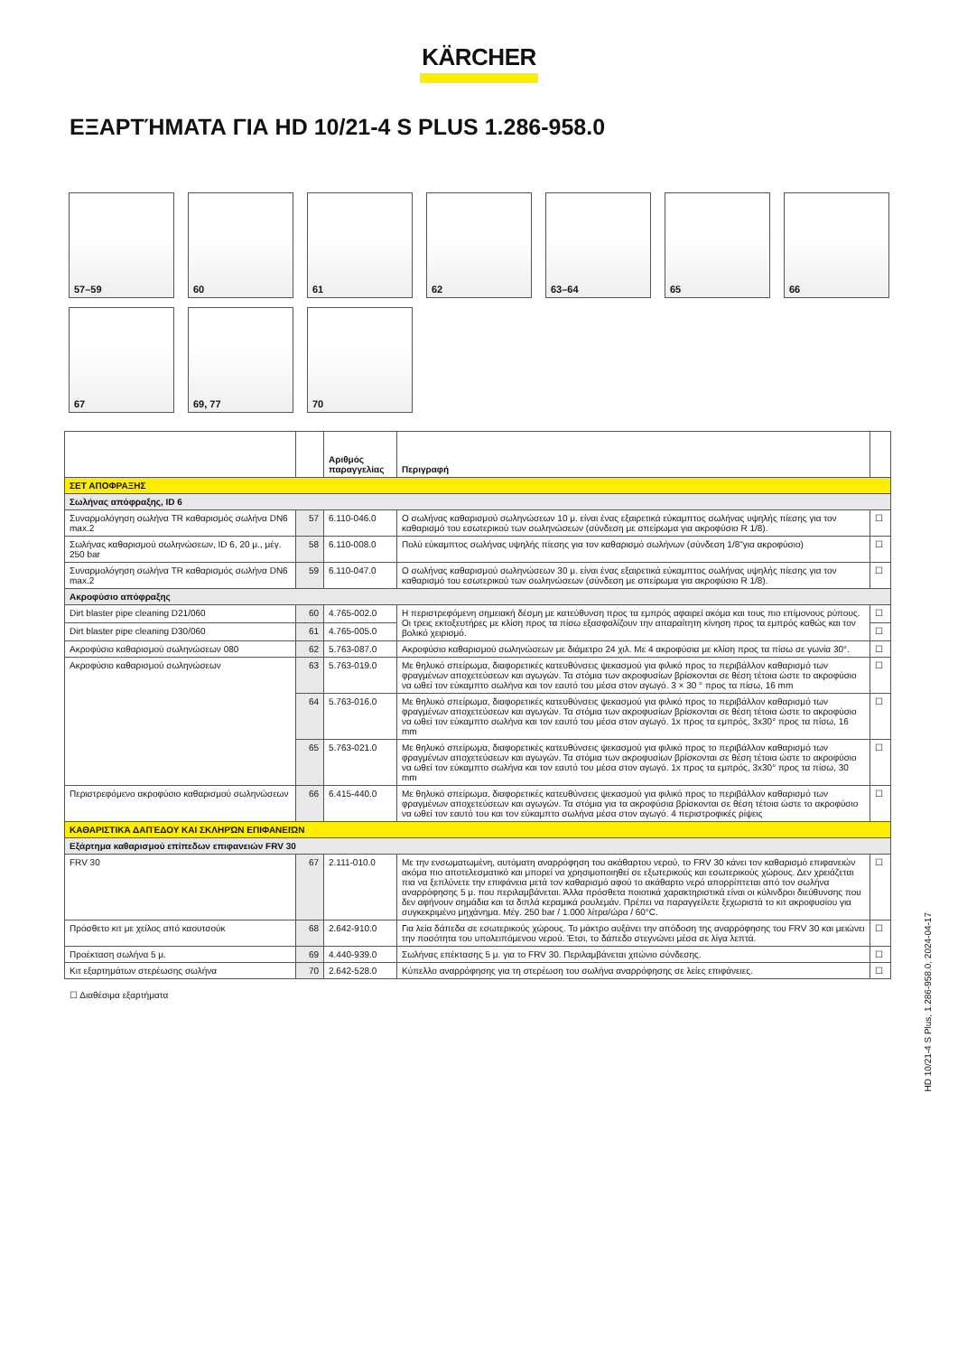KÄRCHER
ΕΞΑΡΤΉΜΑΤΑ ΓΙΑ HD 10/21-4 S PLUS 1.286-958.0
57–59
60
61
62
63–64
65
66
67
69, 77
70
| | | Αριθμός παραγγελίας | Περιγραφή | |
| --- | --- | --- | --- | --- |
| ΣΕΤ ΑΠΟΦΡΑΞΗΣ | | | | |
| Σωλήνας απόφραξης, ID 6 | | | | |
| Συναρμολόγηση σωλήνα TR καθαρισμός σωλήνα DN6 max.2 | 57 | 6.110-046.0 | Ο σωλήνας καθαρισμού σωληνώσεων 10 μ. είναι ένας εξαιρετικά εύκαμπτος σωλήνας υψηλής πίεσης για τον καθαρισμό του εσωτερικού των σωληνώσεων (σύνδεση με σπείρωμα για ακροφύσιο R 1/8). | ☐ |
| Σωλήνας καθαρισμού σωληνώσεων, ID 6, 20 μ., μέγ. 250 bar | 58 | 6.110-008.0 | Πολύ εύκαμπτος σωλήνας υψηλής πίεσης για τον καθαρισμό σωλήνων (σύνδεση 1/8"για ακροφύσιο) | ☐ |
| Συναρμολόγηση σωλήνα TR καθαρισμός σωλήνα DN6 max.2 | 59 | 6.110-047.0 | Ο σωλήνας καθαρισμού σωληνώσεων 30 μ. είναι ένας εξαιρετικά εύκαμπτος σωλήνας υψηλής πίεσης για τον καθαρισμό του εσωτερικού των σωληνώσεων (σύνδεση με σπείρωμα για ακροφύσιο R 1/8). | ☐ |
| Ακροφύσιο απόφραξης | | | | |
| Dirt blaster pipe cleaning D21/060 | 60 | 4.765-002.0 | Η περιστρεφόμενη σημειακή δέσμη με κατεύθυνση προς τα εμπρός αφαιρεί ακόμα και τους πιο επίμονους ρύπους. Οι τρεις εκτοξευτήρες με κλίση προς τα πίσω εξασφαλίζουν την απαραίτητη κίνηση προς τα εμπρός καθώς και τον βολικό χειρισμό. | ☐ |
| Dirt blaster pipe cleaning D30/060 | 61 | 4.765-005.0 | | ☐ |
| Ακροφύσιο καθαρισμού σωληνώσεων 080 | 62 | 5.763-087.0 | Ακροφύσιο καθαρισμού σωληνώσεων με διάμετρο 24 χιλ. Με 4 ακροφύσια με κλίση προς τα πίσω σε γωνία 30°. | ☐ |
| Ακροφύσιο καθαρισμού σωληνώσεων | 63 | 5.763-019.0 | Με θηλυκό σπείρωμα, διαφορετικές κατευθύνσεις ψεκασμού για φιλικό προς το περιβάλλον καθαρισμό των φραγμένων αποχετεύσεων και αγωγών. Τα στόμια των ακροφυσίων βρίσκονται σε θέση τέτοια ώστε το ακροφύσιο να ωθεί τον εύκαμπτο σωλήνα και τον εαυτό του μέσα στον αγωγό. 3 × 30 ° προς τα πίσω, 16 mm | ☐ |
| | 64 | 5.763-016.0 | Με θηλυκό σπείρωμα, διαφορετικές κατευθύνσεις ψεκασμού για φιλικό προς το περιβάλλον καθαρισμό των φραγμένων αποχετεύσεων και αγωγών. Τα στόμια των ακροφυσίων βρίσκονται σε θέση τέτοια ώστε το ακροφύσιο να ωθεί τον εύκαμπτο σωλήνα και τον εαυτό του μέσα στον αγωγό. 1x προς τα εμπρός, 3x30° προς τα πίσω, 16 mm | ☐ |
| | 65 | 5.763-021.0 | Με θηλυκό σπείρωμα, διαφορετικές κατευθύνσεις ψεκασμού για φιλικό προς το περιβάλλον καθαρισμό των φραγμένων αποχετεύσεων και αγωγών. Τα στόμια των ακροφυσίων βρίσκονται σε θέση τέτοια ώστε το ακροφύσιο να ωθεί τον εύκαμπτο σωλήνα και τον εαυτό του μέσα στον αγωγό. 1x προς τα εμπρός, 3x30° προς τα πίσω, 30 mm | ☐ |
| Περιστρεφόμενο ακροφύσιο καθαρισμού σωληνώσεων | 66 | 6.415-440.0 | Με θηλυκό σπείρωμα, διαφορετικές κατευθύνσεις ψεκασμού για φιλικό προς το περιβάλλον καθαρισμό των φραγμένων αποχετεύσεων και αγωγών. Τα στόμια για τα ακροφύσια βρίσκονται σε θέση τέτοια ώστε το ακροφύσιο να ωθεί τον εαυτό του και τον εύκαμπτο σωλήνα μέσα στον αγωγό. 4 περιστροφικές ρίψεις | ☐ |
| ΚΑΘΑΡΙΣΤΙΚΆ ΔΑΠΈΔΟΥ ΚΑΙ ΣΚΛΗΡΏΝ ΕΠΙΦΑΝΕΙΏΝ | | | | |
| Εξάρτημα καθαρισμού επίπεδων επιφανειών FRV 30 | | | | |
| FRV 30 | 67 | 2.111-010.0 | Με την ενσωματωμένη, αυτόματη αναρρόφηση του ακάθαρτου νερού, το FRV 30 κάνει τον καθαρισμό επιφανειών ακόμα πιο αποτελεσματικό και μπορεί να χρησιμοποιηθεί σε εξωτερικούς και εσωτερικούς χώρους. Δεν χρειάζεται πια να ξεπλύνετε την επιφάνεια μετά τον καθαρισμό αφού το ακάθαρτο νερό απορρίπτεται από τον σωλήνα αναρρόφησης 5 μ. που περιλαμβάνεται. Άλλα πρόσθετα ποιοτικά χαρακτηριστικά είναι οι κύλινδροι διεύθυνσης που δεν αφήνουν σημάδια και τα διπλά κεραμικά ρουλεμάν. Πρέπει να παραγγείλετε ξεχωριστά το κιτ ακροφυσίου για συγκεκριμένο μηχάνημα. Μέγ. 250 bar / 1.000 λίτρα/ώρα / 60°C. | ☐ |
| Πρόσθετο κιτ με χείλος από καουτσούκ | 68 | 2.642-910.0 | Για λεία δάπεδα σε εσωτερικούς χώρους. Το μάκτρο αυξάνει την απόδοση της αναρρόφησης του FRV 30 και μειώνει την ποσότητα του υπολειπόμενου νερού. Έτσι, το δάπεδο στεγνώνει μέσα σε λίγα λεπτά. | ☐ |
| Προέκταση σωλήνα 5 μ. | 69 | 4.440-939.0 | Σωλήνας επέκτασης 5 μ. για το FRV 30. Περιλαμβάνεται χιτώνιο σύνδεσης. | ☐ |
| Κιτ εξαρτημάτων στερέωσης σωλήνα | 70 | 2.642-528.0 | Κύπελλο αναρρόφησης για τη στερέωση του σωλήνα αναρρόφησης σε λείες επιφάνειες. | ☐ |
☐ Διαθέσιμα εξαρτήματα
HD 10/21-4 S Plus, 1.286-958.0, 2024-04-17